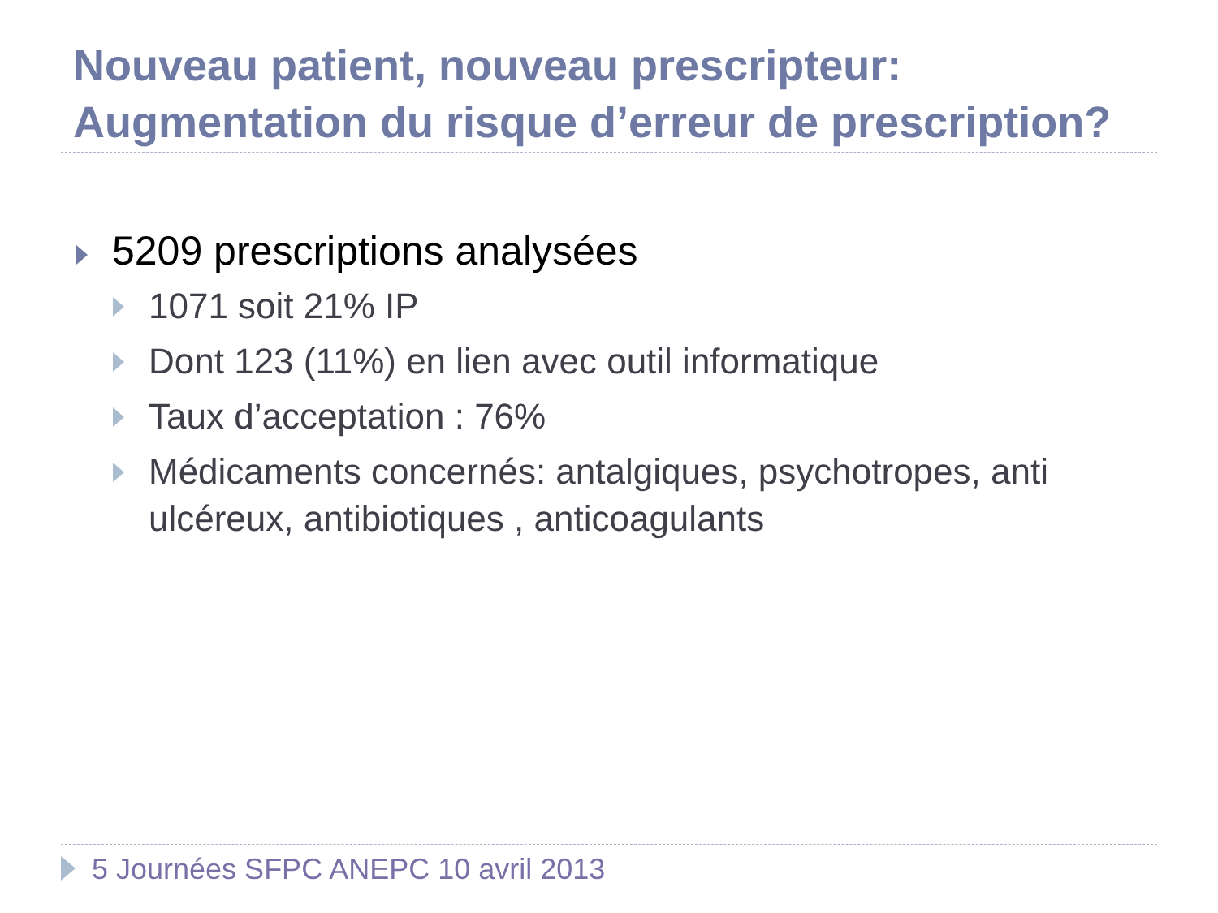Nouveau patient, nouveau prescripteur:
Augmentation du risque d’erreur de prescription?
5209 prescriptions analysées
1071 soit 21% IP
Dont 123 (11%) en lien avec outil informatique
Taux d’acceptation : 76%
Médicaments concernés: antalgiques, psychotropes, anti ulcéreux, antibiotiques , anticoagulants
5 Journées SFPC ANEPC 10 avril 2013